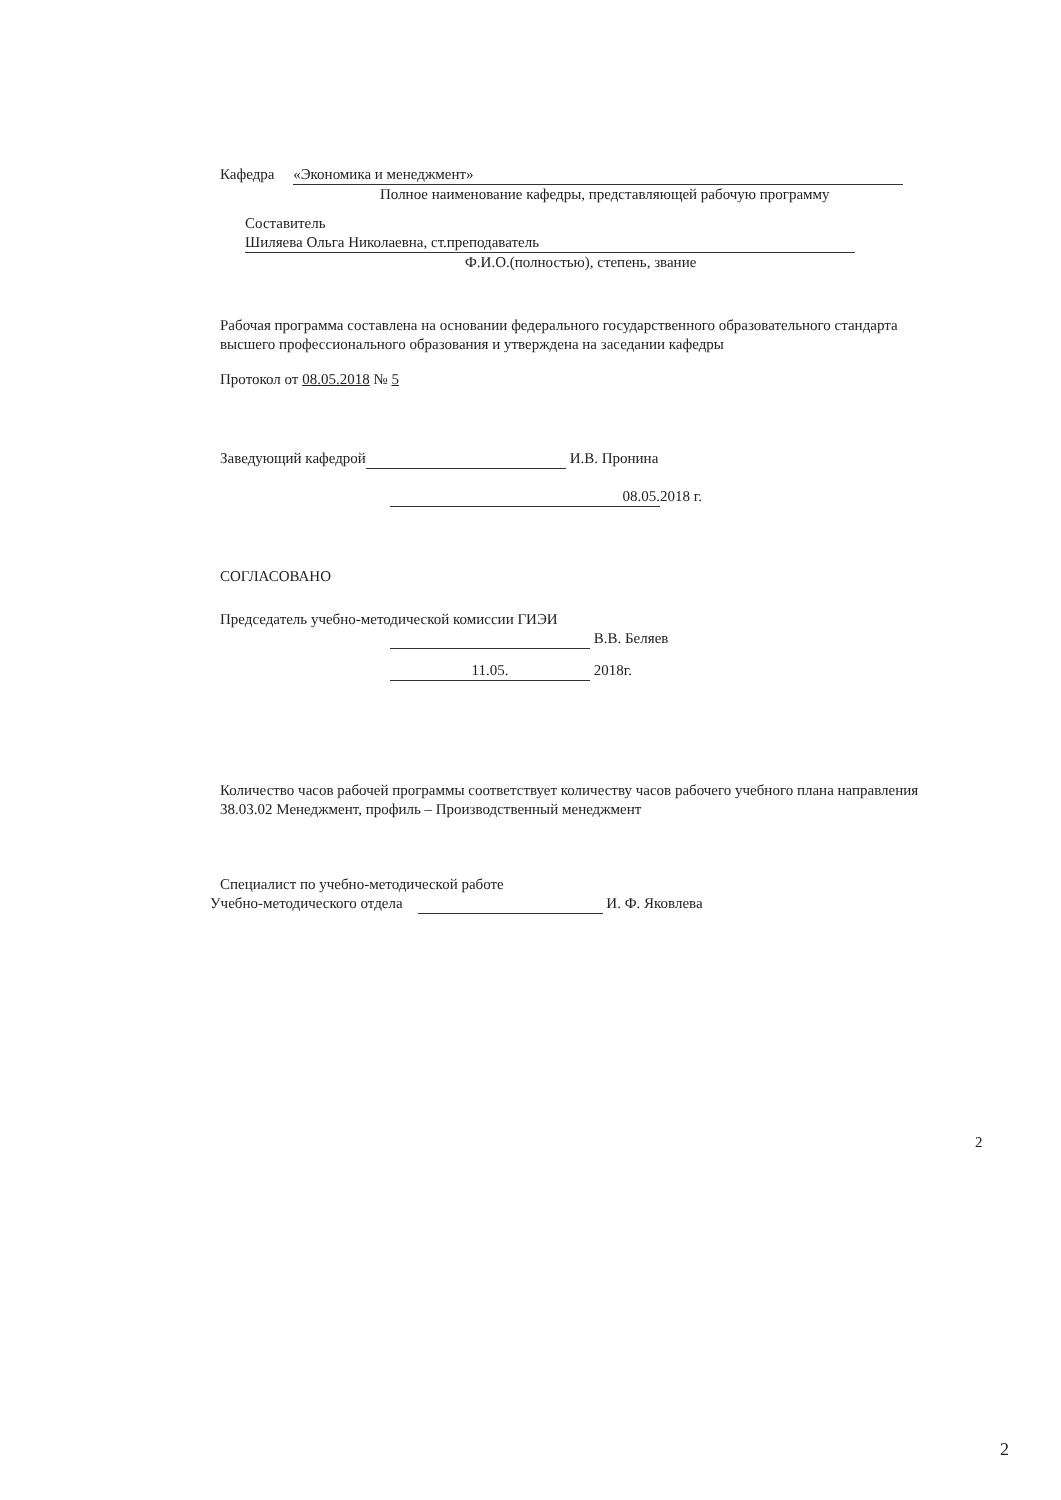Кафедра «Экономика и менеджмент»
Полное наименование кафедры, представляющей рабочую программу
Составитель Шиляева Ольга Николаевна, ст.преподаватель
Ф.И.О.(полностью), степень, звание
Рабочая программа составлена на основании федерального государственного образовательного стандарта высшего профессионального образования и утверждена на заседании кафедры
Протокол от 08.05.2018 № 5
Заведующий кафедрой И.В. Пронина
08.05. 2018 г.
СОГЛАСОВАНО
Председатель учебно-методической комиссии ГИЭИ
В.В. Беляев
11.05. 2018г.
Количество часов рабочей программы соответствует количеству часов рабочего учебного плана направления 38.03.02 Менеджмент, профиль – Производственный менеджмент
Специалист по учебно-методической работе
Учебно-методического отдела И. Ф. Яковлева
2
2